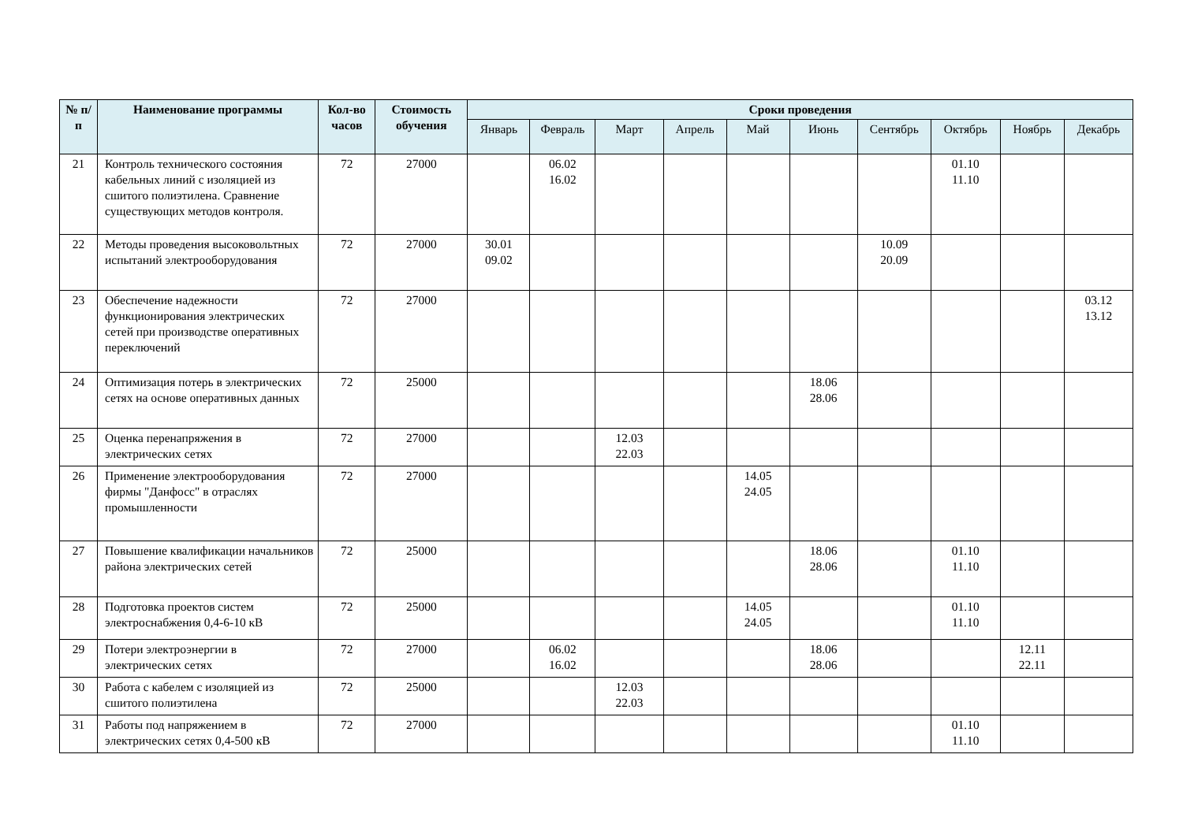| № п/п | Наименование программы | Кол-во часов | Стоимость обучения | Сроки проведения | | | | | | | | | |
| --- | --- | --- | --- | --- | --- | --- | --- | --- | --- | --- | --- | --- | --- |
| | | | | Январь | Февраль | Март | Апрель | Май | Июнь | Сентябрь | Октябрь | Ноябрь | Декабрь |
| 21 | Контроль технического состояния кабельных линий с изоляцией из сшитого полиэтилена. Сравнение существующих методов контроля. | 72 | 27000 | | 06.02 16.02 | | | | | | 01.10 11.10 | | |
| 22 | Методы проведения высоковольтных испытаний электрооборудования | 72 | 27000 | 30.01 09.02 | | | | | | 10.09 20.09 | | | |
| 23 | Обеспечение надежности функционирования электрических сетей при производстве оперативных переключений | 72 | 27000 | | | | | | | | | | 03.12 13.12 |
| 24 | Оптимизация потерь в электрических сетях на основе оперативных данных | 72 | 25000 | | | | | | 18.06 28.06 | | | | |
| 25 | Оценка перенапряжения в электрических сетях | 72 | 27000 | | | 12.03 22.03 | | | | | | | |
| 26 | Применение электрооборудования фирмы "Данфосс" в отраслях промышленности | 72 | 27000 | | | | | 14.05 24.05 | | | | | |
| 27 | Повышение квалификации начальников района электрических сетей | 72 | 25000 | | | | | | 18.06 28.06 | | 01.10 11.10 | | |
| 28 | Подготовка проектов систем электроснабжения 0,4-6-10 кВ | 72 | 25000 | | | | | 14.05 24.05 | | | 01.10 11.10 | | |
| 29 | Потери электроэнергии в электрических сетях | 72 | 27000 | | 06.02 16.02 | | | | 18.06 28.06 | | | 12.11 22.11 | |
| 30 | Работа с кабелем с изоляцией из сшитого полиэтилена | 72 | 25000 | | | 12.03 22.03 | | | | | | | |
| 31 | Работы под напряжением в электрических сетях 0,4-500 кВ | 72 | 27000 | | | | | | | | 01.10 11.10 | | |